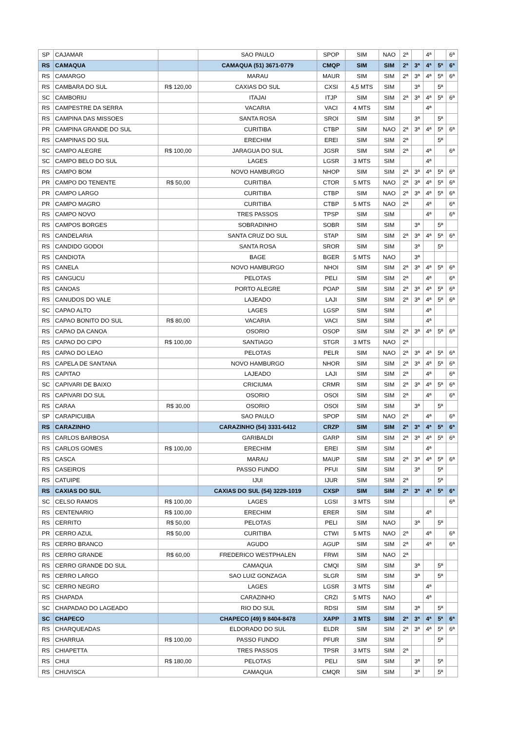| SP | CAJAMAR | | SAO PAULO | SPOP | SIM | NAO | 2ª | | 4ª | | 6ª |
| RS | CAMAQUA | | CAMAQUA (51) 3671-0779 | CMQP | SIM | SIM | 2ª | 3ª | 4ª | 5ª | 6ª |
| RS | CAMARGO | | MARAU | MAUR | SIM | SIM | 2ª | 3ª | 4ª | 5ª | 6ª |
| RS | CAMBARA DO SUL | R$ 120,00 | CAXIAS DO SUL | CXSI | 4,5 MTS | SIM | | 3ª | | 5ª | |
| SC | CAMBORIU | | ITAJAI | ITJP | SIM | SIM | 2ª | 3ª | 4ª | 5ª | 6ª |
| RS | CAMPESTRE DA SERRA | | VACARIA | VACI | 4 MTS | SIM | | | 4ª | | |
| RS | CAMPINA DAS MISSOES | | SANTA ROSA | SROI | SIM | SIM | | 3ª | | 5ª | |
| PR | CAMPINA GRANDE DO SUL | | CURITIBA | CTBP | SIM | NAO | 2ª | 3ª | 4ª | 5ª | 6ª |
| RS | CAMPINAS DO SUL | | ERECHIM | EREI | SIM | SIM | 2ª | | | 5ª | |
| SC | CAMPO ALEGRE | R$ 100,00 | JARAGUA DO SUL | JGSR | SIM | SIM | 2ª | | 4ª | | 6ª |
| SC | CAMPO BELO DO SUL | | LAGES | LGSR | 3 MTS | SIM | | | 4ª | | |
| RS | CAMPO BOM | | NOVO HAMBURGO | NHOP | SIM | SIM | 2ª | 3ª | 4ª | 5ª | 6ª |
| PR | CAMPO DO TENENTE | R$ 50,00 | CURITIBA | CTOR | 5 MTS | NAO | 2ª | 3ª | 4ª | 5ª | 6ª |
| PR | CAMPO LARGO | | CURITIBA | CTBP | SIM | NAO | 2ª | 3ª | 4ª | 5ª | 6ª |
| PR | CAMPO MAGRO | | CURITIBA | CTBP | 5 MTS | NAO | 2ª | | 4ª | | 6ª |
| RS | CAMPO NOVO | | TRES PASSOS | TPSP | SIM | SIM | | | 4ª | | 6ª |
| RS | CAMPOS BORGES | | SOBRADINHO | SOBR | SIM | SIM | | 3ª | | 5ª | |
| RS | CANDELARIA | | SANTA CRUZ DO SUL | STAP | SIM | SIM | 2ª | 3ª | 4ª | 5ª | 6ª |
| RS | CANDIDO GODOI | | SANTA ROSA | SROR | SIM | SIM | | 3ª | | 5ª | |
| RS | CANDIOTA | | BAGE | BGER | 5 MTS | NAO | | 3ª | | | |
| RS | CANELA | | NOVO HAMBURGO | NHOI | SIM | SIM | 2ª | 3ª | 4ª | 5ª | 6ª |
| RS | CANGUCU | | PELOTAS | PELI | SIM | SIM | 2ª | | 4ª | | 6ª |
| RS | CANOAS | | PORTO ALEGRE | POAP | SIM | SIM | 2ª | 3ª | 4ª | 5ª | 6ª |
| RS | CANUDOS DO VALE | | LAJEADO | LAJI | SIM | SIM | 2ª | 3ª | 4ª | 5ª | 6ª |
| SC | CAPAO ALTO | | LAGES | LGSP | SIM | SIM | | | 4ª | | |
| RS | CAPAO BONITO DO SUL | R$ 80,00 | VACARIA | VACI | SIM | SIM | | | 4ª | | |
| RS | CAPAO DA CANOA | | OSORIO | OSOP | SIM | SIM | 2ª | 3ª | 4ª | 5ª | 6ª |
| RS | CAPAO DO CIPO | R$ 100,00 | SANTIAGO | STGR | 3 MTS | NAO | 2ª | | | | |
| RS | CAPAO DO LEAO | | PELOTAS | PELR | SIM | NAO | 2ª | 3ª | 4ª | 5ª | 6ª |
| RS | CAPELA DE SANTANA | | NOVO HAMBURGO | NHOR | SIM | SIM | 2ª | 3ª | 4ª | 5ª | 6ª |
| RS | CAPITAO | | LAJEADO | LAJI | SIM | SIM | 2ª | | 4ª | | 6ª |
| SC | CAPIVARI DE BAIXO | | CRICIUMA | CRMR | SIM | SIM | 2ª | 3ª | 4ª | 5ª | 6ª |
| RS | CAPIVARI DO SUL | | OSORIO | OSOI | SIM | SIM | 2ª | | 4ª | | 6ª |
| RS | CARAA | R$ 30,00 | OSORIO | OSOI | SIM | SIM | | 3ª | | 5ª | |
| SP | CARAPICUIBA | | SAO PAULO | SPOP | SIM | NAO | 2ª | | 4ª | | 6ª |
| RS | CARAZINHO | | CARAZINHO (54) 3331-6412 | CRZP | SIM | SIM | 2ª | 3ª | 4ª | 5ª | 6ª |
| RS | CARLOS BARBOSA | | GARIBALDI | GARP | SIM | SIM | 2ª | 3ª | 4ª | 5ª | 6ª |
| RS | CARLOS GOMES | R$ 100,00 | ERECHIM | EREI | SIM | SIM | | | 4ª | | |
| RS | CASCA | | MARAU | MAUP | SIM | SIM | 2ª | 3ª | 4ª | 5ª | 6ª |
| RS | CASEIROS | | PASSO FUNDO | PFUI | SIM | SIM | | 3ª | | 5ª | |
| RS | CATUIPE | | IJUI | IJUR | SIM | SIM | 2ª | | | 5ª | |
| RS | CAXIAS DO SUL | | CAXIAS DO SUL (54) 3229-1019 | CXSP | SIM | SIM | 2ª | 3ª | 4ª | 5ª | 6ª |
| SC | CELSO RAMOS | R$ 100,00 | LAGES | LGSI | 3 MTS | SIM | | | | | 6ª |
| RS | CENTENARIO | R$ 100,00 | ERECHIM | ERER | SIM | SIM | | | 4ª | | |
| RS | CERRITO | R$ 50,00 | PELOTAS | PELI | SIM | NAO | | 3ª | | 5ª | |
| PR | CERRO AZUL | R$ 50,00 | CURITIBA | CTWI | 5 MTS | NAO | 2ª | | 4ª | | 6ª |
| RS | CERRO BRANCO | | AGUDO | AGUP | SIM | SIM | 2ª | | 4ª | | 6ª |
| RS | CERRO GRANDE | R$ 60,00 | FREDERICO WESTPHALEN | FRWI | SIM | NAO | 2ª | | | | |
| RS | CERRO GRANDE DO SUL | | CAMAQUA | CMQI | SIM | SIM | | 3ª | | 5ª | |
| RS | CERRO LARGO | | SAO LUIZ GONZAGA | SLGR | SIM | SIM | | 3ª | | 5ª | |
| SC | CERRO NEGRO | | LAGES | LGSR | 3 MTS | SIM | | | 4ª | | |
| RS | CHAPADA | | CARAZINHO | CRZI | 5 MTS | NAO | | | 4ª | | |
| SC | CHAPADAO DO LAGEADO | | RIO DO SUL | RDSI | SIM | SIM | | 3ª | | 5ª | |
| SC | CHAPECO | | CHAPECO (49) 9 8404-8478 | XAPP | 3 MTS | SIM | 2ª | 3ª | 4ª | 5ª | 6ª |
| RS | CHARQUEADAS | | ELDORADO DO SUL | ELDR | SIM | SIM | 2ª | 3ª | 4ª | 5ª | 6ª |
| RS | CHARRUA | R$ 100,00 | PASSO FUNDO | PFUR | SIM | SIM | | | | 5ª | |
| RS | CHIAPETTA | | TRES PASSOS | TPSR | 3 MTS | SIM | 2ª | | | | |
| RS | CHUI | R$ 180,00 | PELOTAS | PELI | SIM | SIM | | 3ª | | 5ª | |
| RS | CHUVISCA | | CAMAQUA | CMQR | SIM | SIM | | 3ª | | 5ª | |